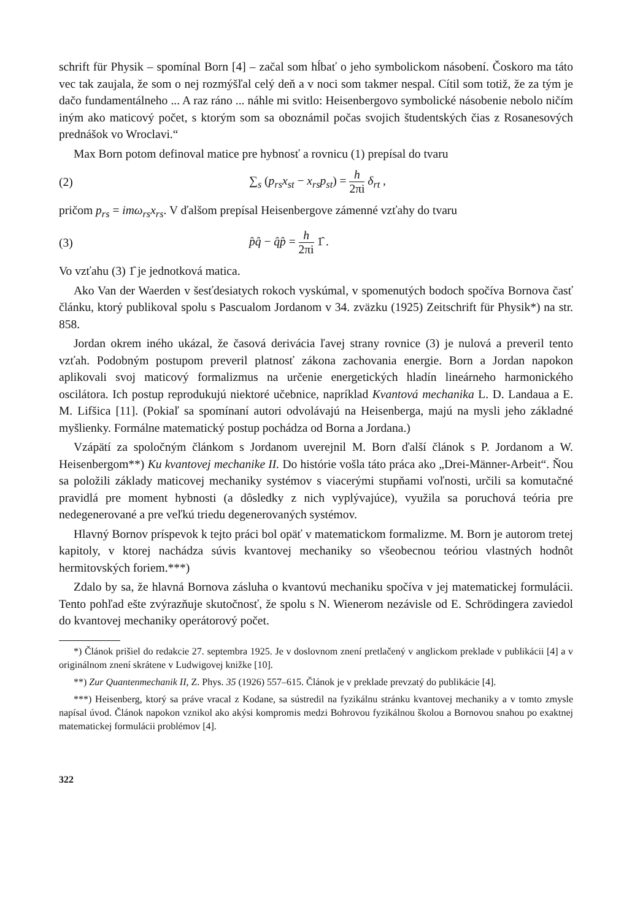schrift für Physik – spomínal Born [4] – začal som hĺbať o jeho symbolickom násobení. Čoskoro ma táto vec tak zaujala, že som o nej rozmýšľal celý deň a v noci som takmer nespal. Cítil som totiž, že za tým je dačo fundamentálneho ... A raz ráno ... náhle mi svitlo: Heisenbergovo symbolické násobenie nebolo ničím iným ako maticový počet, s ktorým som sa oboznámil počas svojich študentských čias z Rosanesových prednášok vo Wroclavi.“
Max Born potom definoval matice pre hybnosť a rovnicu (1) prepísal do tvaru
(2) ∑<sub>s</sub> (p<sub>rs</sub>x<sub>st</sub> − x<sub>rs</sub>p<sub>st</sub>) = h 2πi δ<sub>rt</sub> ,
pričom p<sub>rs</sub> = imω<sub>rs</sub>x<sub>rs</sub>. V ďalšom prepísal Heisenbergove zámenné vzťahy do tvaru
(3) p̂q̂ − q̂p̂ = h 2πi 1̂ .
Vo vzťahu (3) 1̂ je jednotková matica.
Ako Van der Waerden v šesťdesiatych rokoch vyskúmal, v spomenutých bodoch spočíva Bornova časť článku, ktorý publikoval spolu s Pascualom Jordanom v 34. zväzku (1925) Zeitschrift für Physik*) na str. 858.
Jordan okrem iného ukázal, že časová derivácia ľavej strany rovnice (3) je nulová a preveril tento vzťah. Podobným postupom preveril platnosť zákona zachovania energie. Born a Jordan napokon aplikovali svoj maticový formalizmus na určenie energetických hladín lineárneho harmonického oscilátora. Ich postup reprodukujú niektoré učebnice, napríklad Kvantová mechanika L. D. Landaua a E. M. Lifšica [11]. (Pokiaľ sa spomínaní autori odvolávajú na Heisenberga, majú na mysli jeho základné myšlienky. Formálne matematický postup pochádza od Borna a Jordana.)
Vzápätí za spoločným článkom s Jordanom uverejnil M. Born ďalší článok s P. Jordanom a W. Heisenbergom**) Ku kvantovej mechanike II. Do histórie vošla táto práca ako „Drei-Männer-Arbeit“. Ňou sa položili základy maticovej mechaniky systémov s viacerými stupňami voľnosti, určili sa komutačné pravidlá pre moment hybnosti (a dôsledky z nich vyplývajúce), využila sa poruchová teória pre nedegenerované a pre veľkú triedu degenerovaných systémov.
Hlavný Bornov príspevok k tejto práci bol opäť v matematickom formalizme. M. Born je autorom tretej kapitoly, v ktorej nachádza súvis kvantovej mechaniky so všeobecnou teóriou vlastných hodnôt hermitovských foriem.***)
Zdalo by sa, že hlavná Bornova zásluha o kvantovú mechaniku spočíva v jej matematickej formulácii. Tento pohľad ešte zvýrazňuje skutočnosť, že spolu s N. Wienerom nezávisle od E. Schrödingera zaviedol do kvantovej mechaniky operátorový počet.
*) Článok prišiel do redakcie 27. septembra 1925. Je v doslovnom znení pretlačený v anglickom preklade v publikácii [4] a v originálnom znení skrátene v Ludwigovej knižke [10].
**) Zur Quantenmechanik II, Z. Phys. 35 (1926) 557–615. Článok je v preklade prevzatý do publikácie [4].
***) Heisenberg, ktorý sa práve vracal z Kodane, sa sústredil na fyzikálnu stránku kvantovej mechaniky a v tomto zmysle napísal úvod. Článok napokon vznikol ako akýsi kompromis medzi Bohrovou fyzikálnou školou a Bornovou snahou po exaktnej matematickej formulácii problémov [4].
322